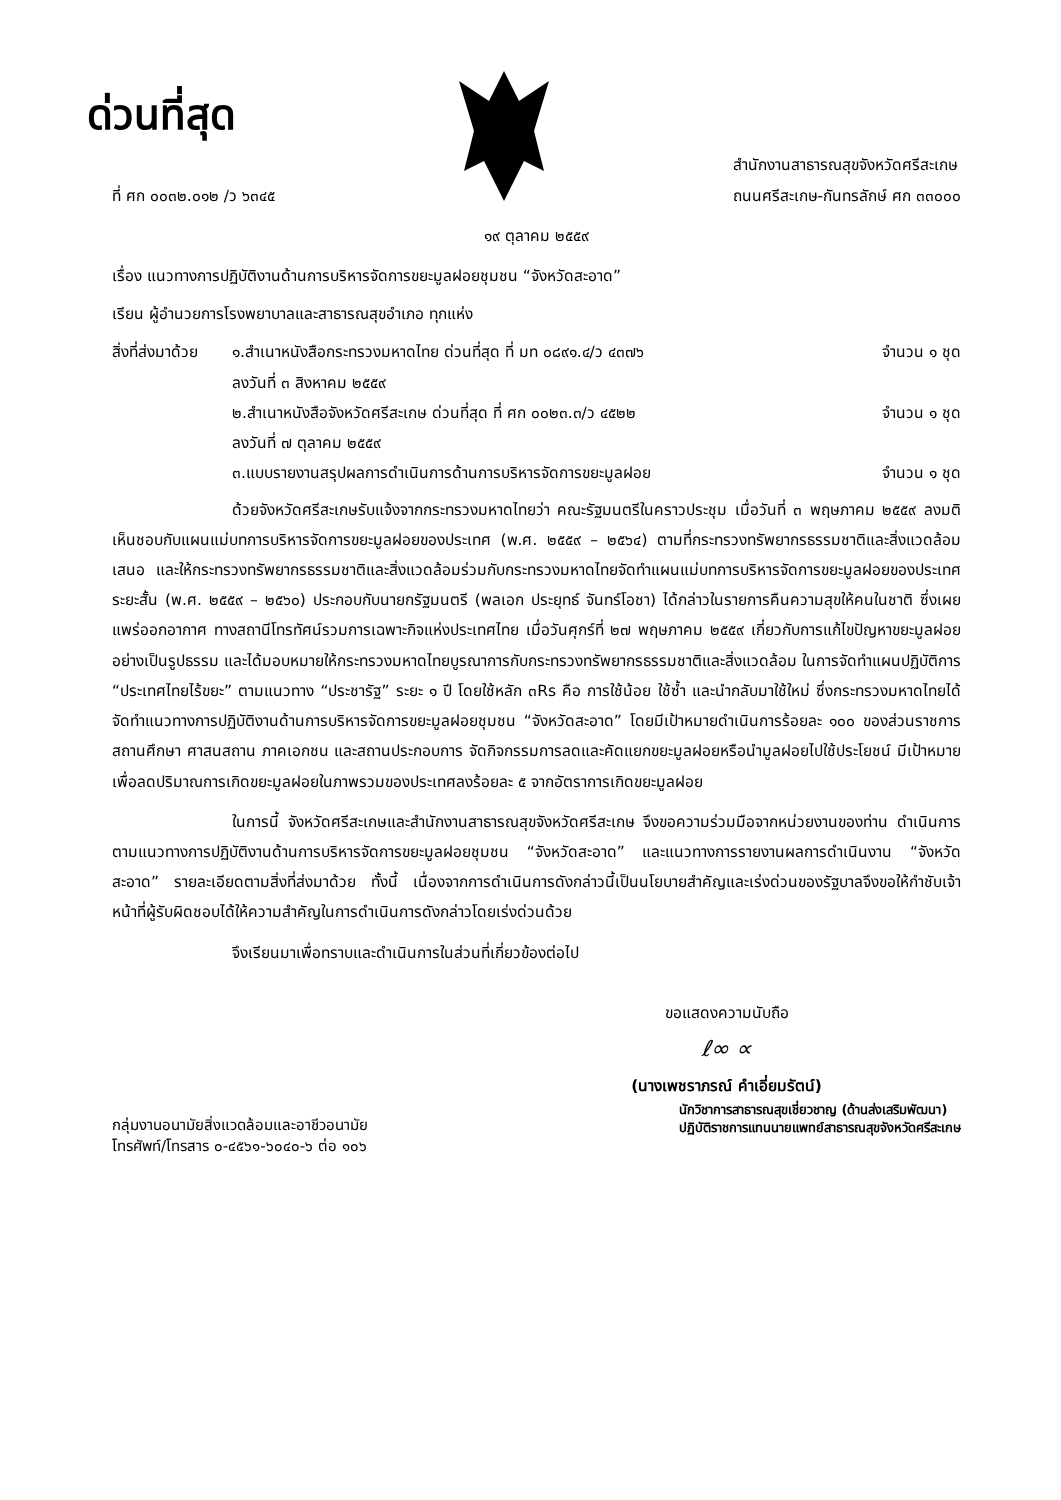ด่วนที่สุด
ที่ ศก ๐๐๓๒.๐๑๒ /ว ๖๓๔๕
สำนักงานสาธารณสุขจังหวัดศรีสะเกษ
ถนนศรีสะเกษ-กันทรลักษ์ ศก ๓๓๐๐๐
๑๙ ตุลาคม ๒๕๕๙
เรื่อง แนวทางการปฏิบัติงานด้านการบริหารจัดการขยะมูลฝอยชุมชน “จังหวัดสะอาด”
เรียน ผู้อำนวยการโรงพยาบาลและสาธารณสุขอำเภอ ทุกแห่ง
สิ่งที่ส่งมาด้วย
๑.สำเนาหนังสือกระทรวงมหาดไทย ด่วนที่สุด ที่ มท ๐๘๙๑.๔/ว ๔๓๗๖
ลงวันที่ ๓ สิงหาคม ๒๕๕๙ จำนวน ๑ ชุด
๒.สำเนาหนังสือจังหวัดศรีสะเกษ ด่วนที่สุด ที่ ศก ๐๐๒๓.๓/ว ๔๕๒๒
ลงวันที่ ๗ ตุลาคม ๒๕๕๙ จำนวน ๑ ชุด
๓.แบบรายงานสรุปผลการดำเนินการด้านการบริหารจัดการขยะมูลฝอย จำนวน ๑ ชุด
ด้วยจังหวัดศรีสะเกษรับแจ้งจากกระทรวงมหาดไทยว่า คณะรัฐมนตรีในคราวประชุม เมื่อวันที่ ๓ พฤษภาคม ๒๕๕๙ ลงมติเห็นชอบกับแผนแม่บทการบริหารจัดการขยะมูลฝอยของประเทศ (พ.ศ. ๒๕๕๙ – ๒๕๖๔) ตามที่กระทรวงทรัพยากรธรรมชาติและสิ่งแวดล้อมเสนอ และให้กระทรวงทรัพยากรธรรมชาติและสิ่งแวดล้อมร่วมกับกระทรวงมหาดไทยจัดทำแผนแม่บทการบริหารจัดการขยะมูลฝอยของประเทศระยะสั้น (พ.ศ. ๒๕๕๙ – ๒๕๖๐) ประกอบกับนายกรัฐมนตรี (พลเอก ประยุทธ์ จันทร์โอชา) ได้กล่าวในรายการคืนความสุขให้คนในชาติ ซึ่งเผยแพร่ออกอากาศ ทางสถานีโทรทัศน์รวมการเฉพาะกิจแห่งประเทศไทย เมื่อวันศุกร์ที่ ๒๗ พฤษภาคม ๒๕๕๙ เกี่ยวกับการแก้ไขปัญหาขยะมูลฝอยอย่างเป็นรูปธรรม และได้มอบหมายให้กระทรวงมหาดไทยบูรณาการกับกระทรวงทรัพยากรธรรมชาติและสิ่งแวดล้อม ในการจัดทำแผนปฏิบัติการ “ประเทศไทยไร้ขยะ” ตามแนวทาง “ประชารัฐ” ระยะ ๑ ปี โดยใช้หลัก ๓Rs คือ การใช้น้อย ใช้ซ้ำ และนำกลับมาใช้ใหม่ ซึ่งกระทรวงมหาดไทยได้จัดทำแนวทางการปฏิบัติงานด้านการบริหารจัดการขยะมูลฝอยชุมชน “จังหวัดสะอาด” โดยมีเป้าหมายดำเนินการร้อยละ ๑๐๐ ของส่วนราชการ สถานศึกษา ศาสนสถาน ภาคเอกชน และสถานประกอบการ จัดกิจกรรมการลดและคัดแยกขยะมูลฝอยหรือนำมูลฝอยไปใช้ประโยชน์ มีเป้าหมายเพื่อลดปริมาณการเกิดขยะมูลฝอยในภาพรวมของประเทศลงร้อยละ ๕ จากอัตราการเกิดขยะมูลฝอย
ในการนี้ จังหวัดศรีสะเกษและสำนักงานสาธารณสุขจังหวัดศรีสะเกษ จึงขอความร่วมมือจากหน่วยงานของท่าน ดำเนินการตามแนวทางการปฏิบัติงานด้านการบริหารจัดการขยะมูลฝอยชุมชน “จังหวัดสะอาด” และแนวทางการรายงานผลการดำเนินงาน “จังหวัดสะอาด” รายละเอียดตามสิ่งที่ส่งมาด้วย ทั้งนี้ เนื่องจากการดำเนินการดังกล่าวนี้เป็นนโยบายสำคัญและเร่งด่วนของรัฐบาลจึงขอให้กำชับเจ้าหน้าที่ผู้รับผิดชอบได้ให้ความสำคัญในการดำเนินการดังกล่าวโดยเร่งด่วนด้วย
จึงเรียนมาเพื่อทราบและดำเนินการในส่วนที่เกี่ยวข้องต่อไป
ขอแสดงความนับถือ
ℓ∞ ∝
(นางเพชราภรณ์ คำเอี่ยมรัตน์)
กลุ่มงานอนามัยสิ่งแวดล้อมและอาชีวอนามัย
โทรศัพท์/โทรสาร ๐-๔๕๖๑-๖๐๔๐-๖ ต่อ ๑๐๖
นักวิชาการสาธารณสุขเชี่ยวชาญ (ด้านส่งเสริมพัฒนา)
ปฏิบัติราชการแทนนายแพทย์สาธารณสุขจังหวัดศรีสะเกษ